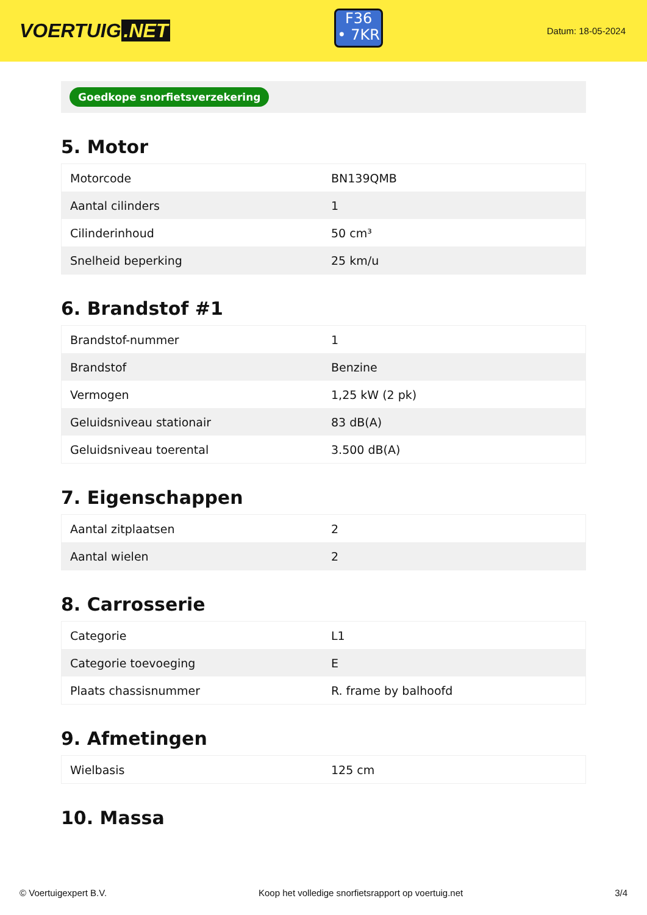VOERTUIG.NET
F36
• 7KR
Datum: 18-05-2024
Goedkope snorfietsverzekering
5. Motor
| Motorcode | BN139QMB |
| Aantal cilinders | 1 |
| Cilinderinhoud | 50 cm³ |
| Snelheid beperking | 25 km/u |
6. Brandstof #1
| Brandstof-nummer | 1 |
| Brandstof | Benzine |
| Vermogen | 1,25 kW (2 pk) |
| Geluidsniveau stationair | 83 dB(A) |
| Geluidsniveau toerental | 3.500 dB(A) |
7. Eigenschappen
| Aantal zitplaatsen | 2 |
| Aantal wielen | 2 |
8. Carrosserie
| Categorie | L1 |
| Categorie toevoeging | E |
| Plaats chassisnummer | R. frame by balhoofd |
9. Afmetingen
| Wielbasis | 125 cm |
10. Massa
© Voertuigexpert B.V. Koop het volledige snorfietsrapport op voertuig.net 3/4